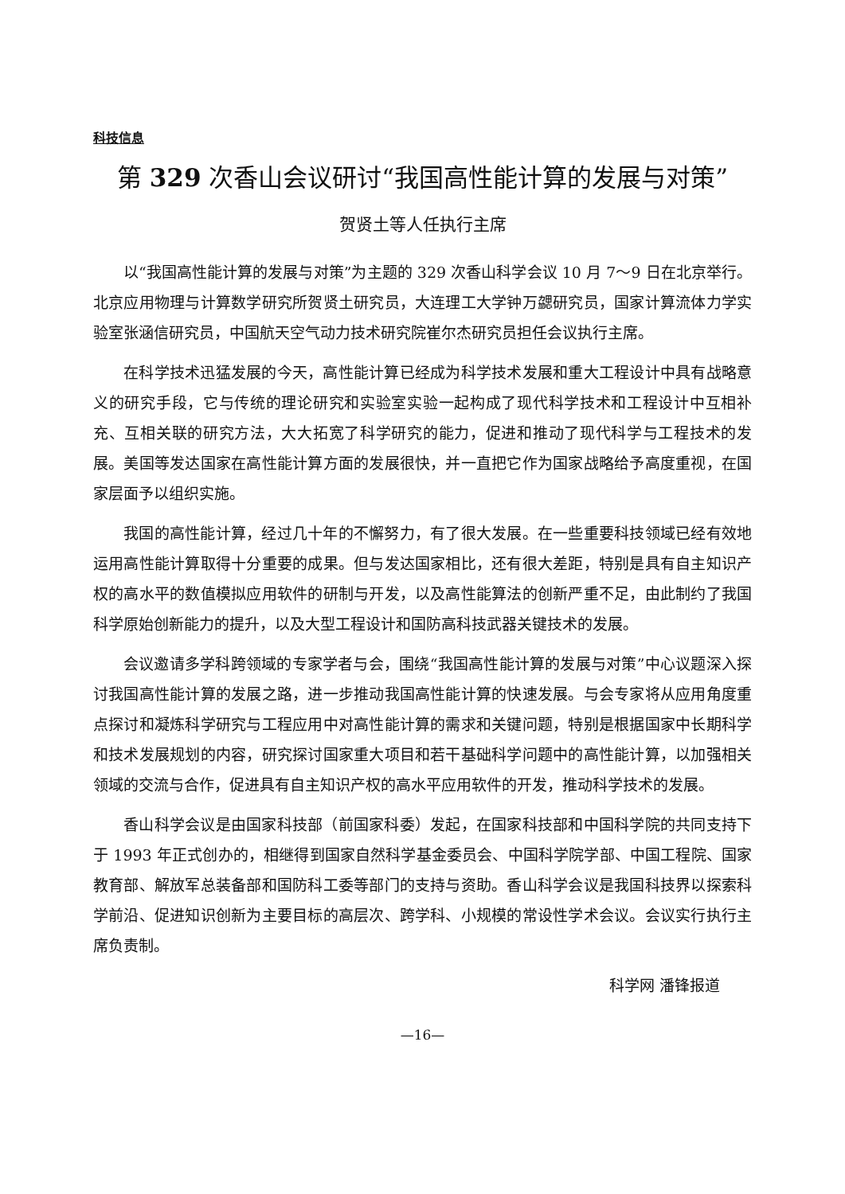科技信息
第 329 次香山会议研讨“我国高性能计算的发展与对策”
贺贤土等人任执行主席
以“我国高性能计算的发展与对策”为主题的 329 次香山科学会议 10 月 7～9 日在北京举行。北京应用物理与计算数学研究所贺贤土研究员，大连理工大学钟万勰研究员，国家计算流体力学实验室张涵信研究员，中国航天空气动力技术研究院崔尔杰研究员担任会议执行主席。
在科学技术迅猛发展的今天，高性能计算已经成为科学技术发展和重大工程设计中具有战略意义的研究手段，它与传统的理论研究和实验室实验一起构成了现代科学技术和工程设计中互相补充、互相关联的研究方法，大大拓宽了科学研究的能力，促进和推动了现代科学与工程技术的发展。美国等发达国家在高性能计算方面的发展很快，并一直把它作为国家战略给予高度重视，在国家层面予以组织实施。
我国的高性能计算，经过几十年的不懈努力，有了很大发展。在一些重要科技领域已经有效地运用高性能计算取得十分重要的成果。但与发达国家相比，还有很大差距，特别是具有自主知识产权的高水平的数值模拟应用软件的研制与开发，以及高性能算法的创新严重不足，由此制约了我国科学原始创新能力的提升，以及大型工程设计和国防高科技武器关键技术的发展。
会议邀请多学科跨领域的专家学者与会，围绕“我国高性能计算的发展与对策”中心议题深入探讨我国高性能计算的发展之路，进一步推动我国高性能计算的快速发展。与会专家将从应用角度重点探讨和凝炼科学研究与工程应用中对高性能计算的需求和关键问题，特别是根据国家中长期科学和技术发展规划的内容，研究探讨国家重大项目和若干基础科学问题中的高性能计算，以加强相关领域的交流与合作，促进具有自主知识产权的高水平应用软件的开发，推动科学技术的发展。
香山科学会议是由国家科技部（前国家科委）发起，在国家科技部和中国科学院的共同支持下于 1993 年正式创办的，相继得到国家自然科学基金委员会、中国科学院学部、中国工程院、国家教育部、解放军总装备部和国防科工委等部门的支持与资助。香山科学会议是我国科技界以探索科学前沿、促进知识创新为主要目标的高层次、跨学科、小规模的常设性学术会议。会议实行执行主席负责制。
科学网 潘锋报道
—16—